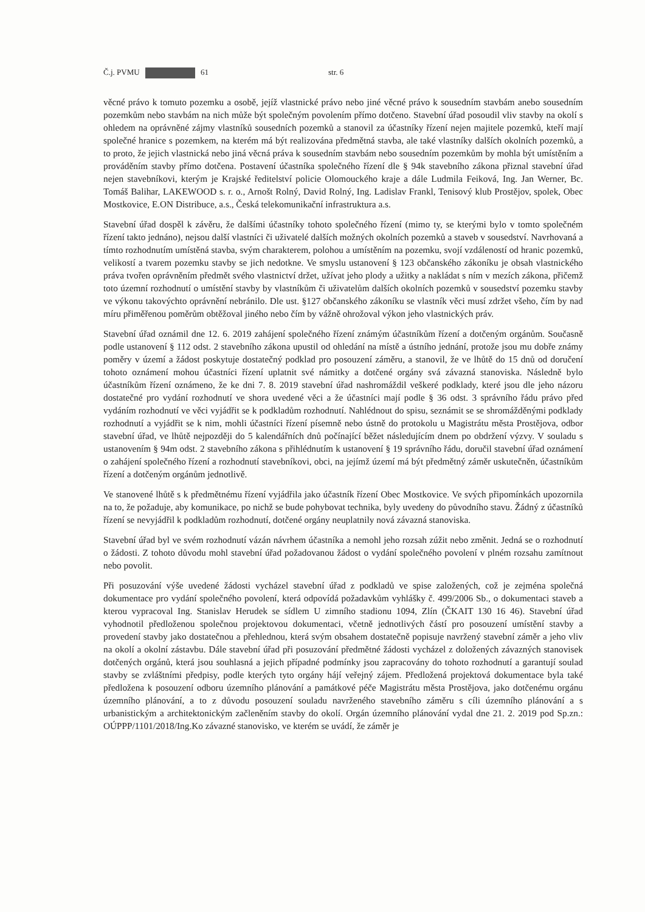Č.j. PVMU 61 str. 6
věcné právo k tomuto pozemku a osobě, jejíž vlastnické právo nebo jiné věcné právo k sousedním stavbám anebo sousedním pozemkům nebo stavbám na nich může být společným povolením přímo dotčeno. Stavební úřad posoudil vliv stavby na okolí s ohledem na oprávněné zájmy vlastníků sousedních pozemků a stanovil za účastníky řízení nejen majitele pozemků, kteří mají společné hranice s pozemkem, na kterém má být realizována předmětná stavba, ale také vlastníky dalších okolních pozemků, a to proto, že jejich vlastnická nebo jiná věcná práva k sousedním stavbám nebo sousedním pozemkům by mohla být umístěním a prováděním stavby přímo dotčena. Postavení účastníka společného řízení dle § 94k stavebního zákona přiznal stavební úřad nejen stavebníkovi, kterým je Krajské ředitelství policie Olomouckého kraje a dále Ludmila Feiková, Ing. Jan Werner, Bc. Tomáš Balihar, LAKEWOOD s. r. o., Arnošt Rolný, David Rolný, Ing. Ladislav Frankl, Tenisový klub Prostějov, spolek, Obec Mostkovice, E.ON Distribuce, a.s., Česká telekomunikační infrastruktura a.s.
Stavební úřad dospěl k závěru, že dalšími účastníky tohoto společného řízení (mimo ty, se kterými bylo v tomto společném řízení takto jednáno), nejsou další vlastníci či uživatelé dalších možných okolních pozemků a staveb v sousedství. Navrhovaná a tímto rozhodnutím umístěná stavba, svým charakterem, polohou a umístěním na pozemku, svojí vzdáleností od hranic pozemků, velikostí a tvarem pozemku stavby se jich nedotkne. Ve smyslu ustanovení § 123 občanského zákoníku je obsah vlastnického práva tvořen oprávněním předmět svého vlastnictví držet, užívat jeho plody a užitky a nakládat s ním v mezích zákona, přičemž toto územní rozhodnutí o umístění stavby by vlastníkům či uživatelům dalších okolních pozemků v sousedství pozemku stavby ve výkonu takovýchto oprávnění nebránilo. Dle ust. §127 občanského zákoníku se vlastník věci musí zdržet všeho, čím by nad míru přiměřenou poměrům obtěžoval jiného nebo čím by vážně ohrožoval výkon jeho vlastnických práv.
Stavební úřad oznámil dne 12. 6. 2019 zahájení společného řízení známým účastníkům řízení a dotčeným orgánům. Současně podle ustanovení § 112 odst. 2 stavebního zákona upustil od ohledání na místě a ústního jednání, protože jsou mu dobře známy poměry v území a žádost poskytuje dostatečný podklad pro posouzení záměru, a stanovil, že ve lhůtě do 15 dnů od doručení tohoto oznámení mohou účastníci řízení uplatnit své námitky a dotčené orgány svá závazná stanoviska. Následně bylo účastníkům řízení oznámeno, že ke dni 7. 8. 2019 stavební úřad nashromáždil veškeré podklady, které jsou dle jeho názoru dostatečné pro vydání rozhodnutí ve shora uvedené věci a že účastníci mají podle § 36 odst. 3 správního řádu právo před vydáním rozhodnutí ve věci vyjádřit se k podkladům rozhodnutí. Nahlédnout do spisu, seznámit se se shromážděnými podklady rozhodnutí a vyjádřit se k nim, mohli účastníci řízení písemně nebo ústně do protokolu u Magistrátu města Prostějova, odbor stavební úřad, ve lhůtě nejpozději do 5 kalendářních dnů počínající běžet následujícím dnem po obdržení výzvy. V souladu s ustanovením § 94m odst. 2 stavebního zákona s přihlédnutím k ustanovení § 19 správního řádu, doručil stavební úřad oznámení o zahájení společného řízení a rozhodnutí stavebníkovi, obci, na jejímž území má být předmětný záměr uskutečněn, účastníkům řízení a dotčeným orgánům jednotlivě.
Ve stanovené lhůtě s k předmětnému řízení vyjádřila jako účastník řízení Obec Mostkovice. Ve svých připomínkách upozornila na to, že požaduje, aby komunikace, po nichž se bude pohybovat technika, byly uvedeny do původního stavu. Žádný z účastníků řízení se nevyjádřil k podkladům rozhodnutí, dotčené orgány neuplatnily nová závazná stanoviska.
Stavební úřad byl ve svém rozhodnutí vázán návrhem účastníka a nemohl jeho rozsah zúžit nebo změnit. Jedná se o rozhodnutí o žádosti. Z tohoto důvodu mohl stavební úřad požadovanou žádost o vydání společného povolení v plném rozsahu zamítnout nebo povolit.
Při posuzování výše uvedené žádosti vycházel stavební úřad z podkladů ve spise založených, což je zejména společná dokumentace pro vydání společného povolení, která odpovídá požadavkům vyhlášky č. 499/2006 Sb., o dokumentaci staveb a kterou vypracoval Ing. Stanislav Herudek se sídlem U zimního stadionu 1094, Zlín (ČKAIT 130 16 46). Stavební úřad vyhodnotil předloženou společnou projektovou dokumentaci, včetně jednotlivých částí pro posouzení umístění stavby a provedení stavby jako dostatečnou a přehlednou, která svým obsahem dostatečně popisuje navržený stavební záměr a jeho vliv na okolí a okolní zástavbu. Dále stavební úřad při posuzování předmětné žádosti vycházel z doložených závazných stanovisek dotčených orgánů, která jsou souhlasná a jejich případné podmínky jsou zapracovány do tohoto rozhodnutí a garantují soulad stavby se zvláštními předpisy, podle kterých tyto orgány hájí veřejný zájem. Předložená projektová dokumentace byla také předložena k posouzení odboru územního plánování a památkové péče Magistrátu města Prostějova, jako dotčenému orgánu územního plánování, a to z důvodu posouzení souladu navrženého stavebního záměru s cíli územního plánování a s urbanistickým a architektonickým začleněním stavby do okolí. Orgán územního plánování vydal dne 21. 2. 2019 pod Sp.zn.: OÚPPP/1101/2018/Ing.Ko závazné stanovisko, ve kterém se uvádí, že záměr je